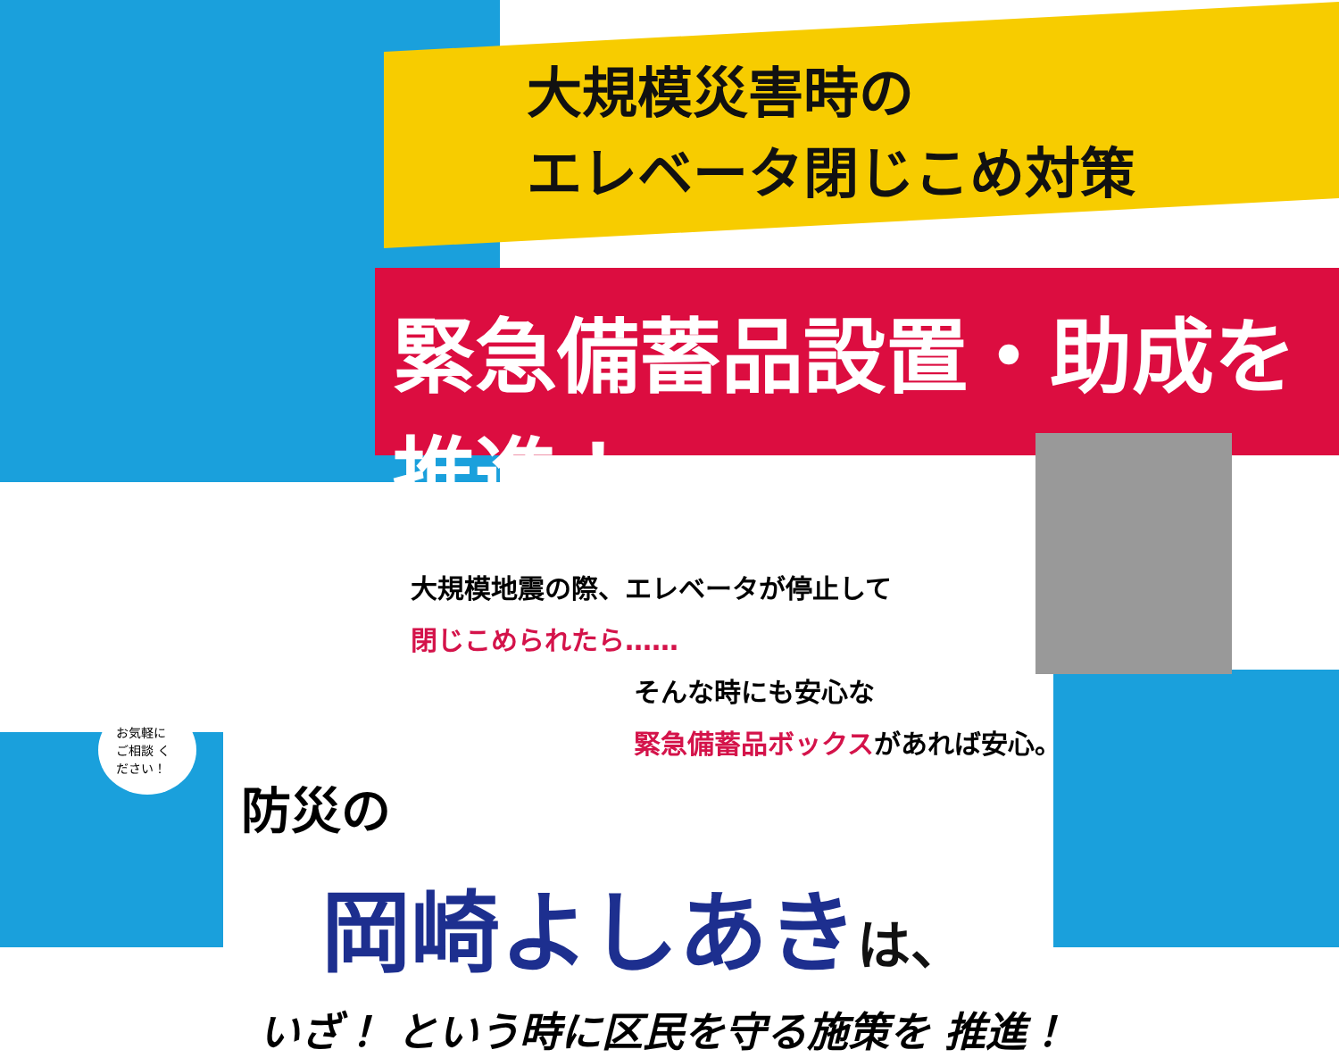大規模災害時の
エレベータ閉じこめ対策
緊急備蓄品設置・助成を推進！
大規模地震の際、エレベータが停止して
閉じこめられたら……
そんな時にも安心な
緊急備蓄品ボックスがあれば安心。
お気軽に ご相談 ください！
防災の
岡崎よしあきは、
いざ！ という時に区民を守る施策を 推進！